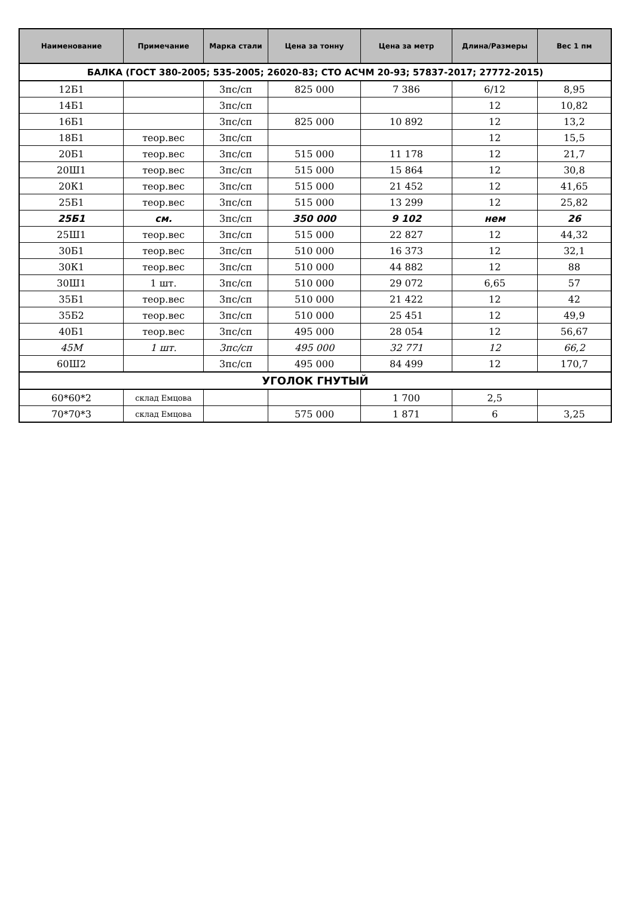| Наименование | Примечание | Марка стали | Цена за тонну | Цена за метр | Длина/Размеры | Вес 1 пм |
| --- | --- | --- | --- | --- | --- | --- |
| БАЛКА (ГОСТ 380-2005; 535-2005; 26020-83; СТО АСЧМ 20-93; 57837-2017; 27772-2015) | | | | | | |
| 12Б1 | | 3пс/сп | 825 000 | 7 386 | 6/12 | 8,95 |
| 14Б1 | | 3пс/сп | | | 12 | 10,82 |
| 16Б1 | | 3пс/сп | 825 000 | 10 892 | 12 | 13,2 |
| 18Б1 | теор.вес | 3пс/сп | | | 12 | 15,5 |
| 20Б1 | теор.вес | 3пс/сп | 515 000 | 11 178 | 12 | 21,7 |
| 20Ш1 | теор.вес | 3пс/сп | 515 000 | 15 864 | 12 | 30,8 |
| 20К1 | теор.вес | 3пс/сп | 515 000 | 21 452 | 12 | 41,65 |
| 25Б1 | теор.вес | 3пс/сп | 515 000 | 13 299 | 12 | 25,82 |
| 25Б1 | см. | 3пс/сп | 350 000 | 9 102 | нем | 26 |
| 25Ш1 | теор.вес | 3пс/сп | 515 000 | 22 827 | 12 | 44,32 |
| 30Б1 | теор.вес | 3пс/сп | 510 000 | 16 373 | 12 | 32,1 |
| 30К1 | теор.вес | 3пс/сп | 510 000 | 44 882 | 12 | 88 |
| 30Ш1 | 1 шт. | 3пс/сп | 510 000 | 29 072 | 6,65 | 57 |
| 35Б1 | теор.вес | 3пс/сп | 510 000 | 21 422 | 12 | 42 |
| 35Б2 | теор.вес | 3пс/сп | 510 000 | 25 451 | 12 | 49,9 |
| 40Б1 | теор.вес | 3пс/сп | 495 000 | 28 054 | 12 | 56,67 |
| 45М | 1 шт. | 3пс/сп | 495 000 | 32 771 | 12 | 66,2 |
| 60Ш2 | | 3пс/сп | 495 000 | 84 499 | 12 | 170,7 |
| УГОЛОК ГНУТЫЙ | | | | | | |
| 60*60*2 | склад Емцова | | | 1 700 | 2,5 | |
| 70*70*3 | склад Емцова | | 575 000 | 1 871 | 6 | 3,25 |